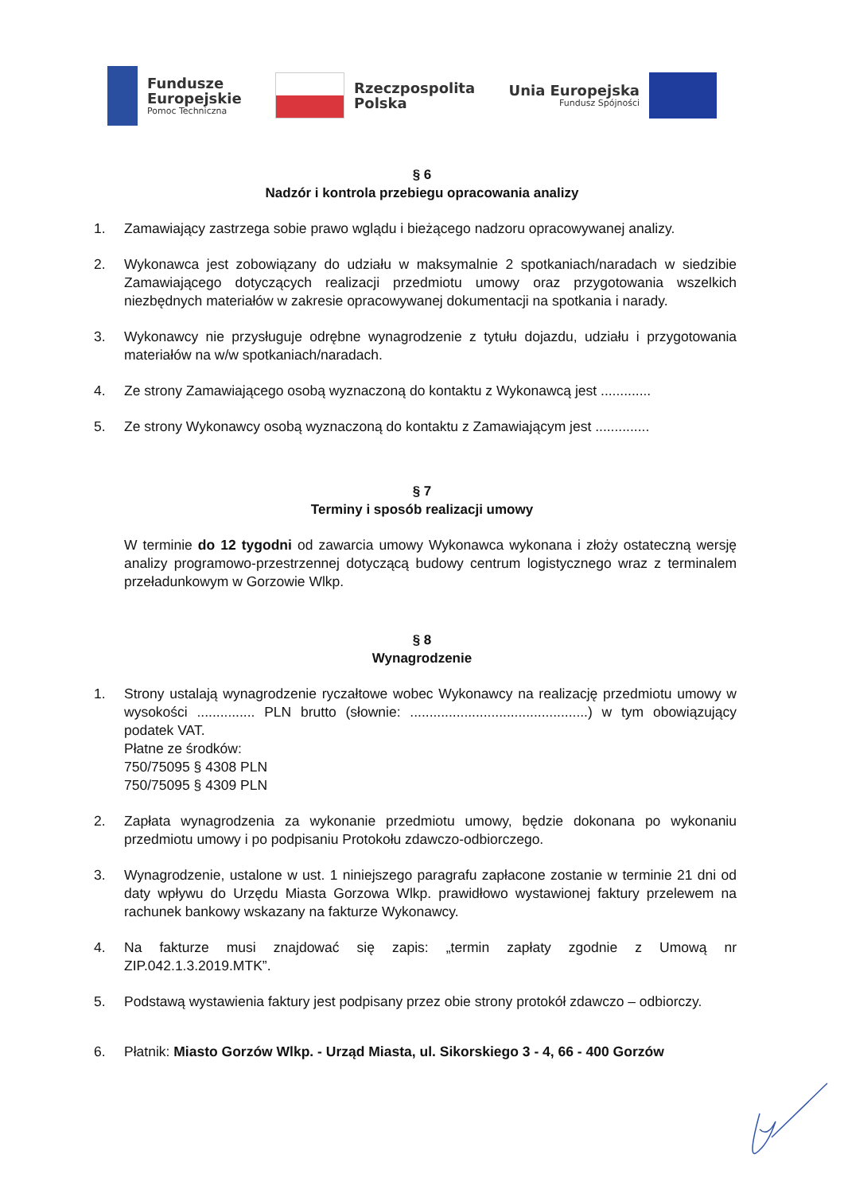Fundusze
Europejskie
Pomoc Techniczna
Rzeczpospolita
Polska
Unia Europejska
Fundusz Spójności
§ 6
Nadzór i kontrola przebiegu opracowania analizy
1. Zamawiający zastrzega sobie prawo wglądu i bieżącego nadzoru opracowywanej analizy.
2. Wykonawca jest zobowiązany do udziału w maksymalnie 2 spotkaniach/naradach w siedzibie Zamawiającego dotyczących realizacji przedmiotu umowy oraz przygotowania wszelkich niezbędnych materiałów w zakresie opracowywanej dokumentacji na spotkania i narady.
3. Wykonawcy nie przysługuje odrębne wynagrodzenie z tytułu dojazdu, udziału i przygotowania materiałów na w/w spotkaniach/naradach.
4. Ze strony Zamawiającego osobą wyznaczoną do kontaktu z Wykonawcą jest .............
5. Ze strony Wykonawcy osobą wyznaczoną do kontaktu z Zamawiającym jest ..............
§ 7
Terminy i sposób realizacji umowy
W terminie do 12 tygodni od zawarcia umowy Wykonawca wykonana i złoży ostateczną wersję analizy programowo-przestrzennej dotyczącą budowy centrum logistycznego wraz z terminalem przeładunkowym w Gorzowie Wlkp.
§ 8
Wynagrodzenie
1. Strony ustalają wynagrodzenie ryczałtowe wobec Wykonawcy na realizację przedmiotu umowy w wysokości ............... PLN brutto (słownie: ..............................................) w tym obowiązujący podatek VAT.
Płatne ze środków:
750/75095 § 4308 PLN
750/75095 § 4309 PLN
2. Zapłata wynagrodzenia za wykonanie przedmiotu umowy, będzie dokonana po wykonaniu przedmiotu umowy i po podpisaniu Protokołu zdawczo-odbiorczego.
3. Wynagrodzenie, ustalone w ust. 1 niniejszego paragrafu zapłacone zostanie w terminie 21 dni od daty wpływu do Urzędu Miasta Gorzowa Wlkp. prawidłowo wystawionej faktury przelewem na rachunek bankowy wskazany na fakturze Wykonawcy.
4. Na fakturze musi znajdować się zapis: „termin zapłaty zgodnie z Umową nr ZIP.042.1.3.2019.MTK”.
5. Podstawą wystawienia faktury jest podpisany przez obie strony protokół zdawczo – odbiorczy.
6. Płatnik: Miasto Gorzów Wlkp. - Urząd Miasta, ul. Sikorskiego 3 - 4, 66 - 400 Gorzów